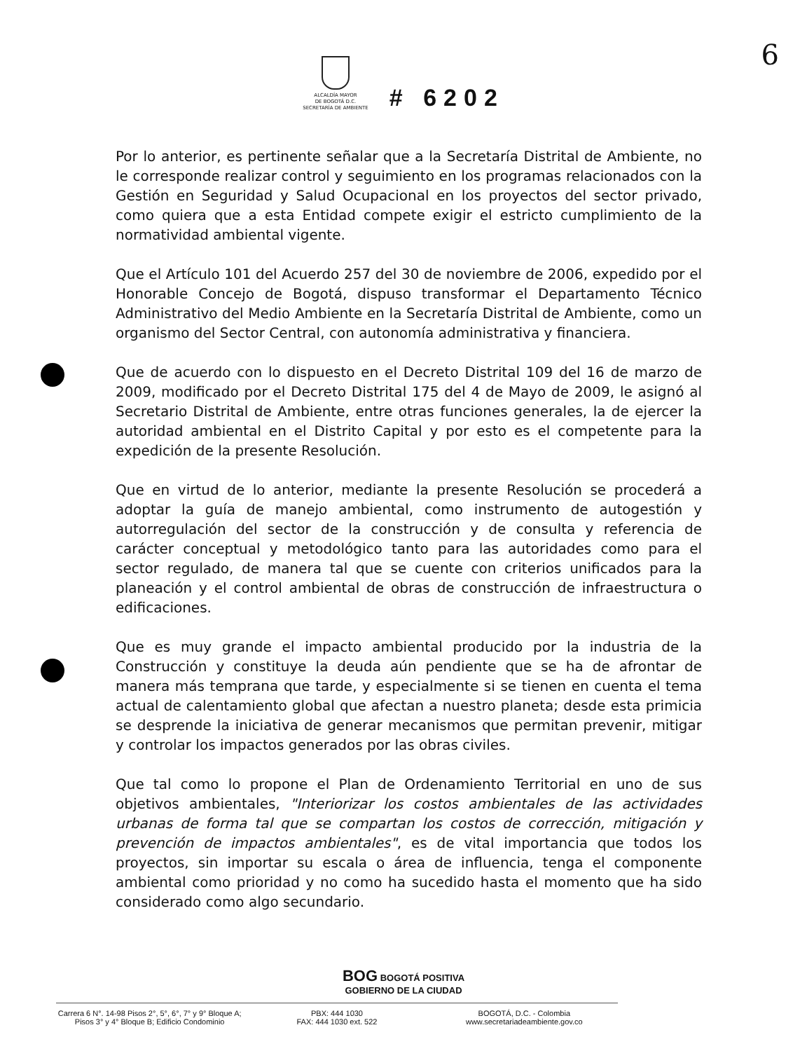6
ALCALDÍA MAYOR
DE BOGOTÁ D.C.
SECRETARÍA DE AMBIENTE
# 6202
Por lo anterior, es pertinente señalar que a la Secretaría Distrital de Ambiente, no le corresponde realizar control y seguimiento en los programas relacionados con la Gestión en Seguridad y Salud Ocupacional en los proyectos del sector privado, como quiera que a esta Entidad compete exigir el estricto cumplimiento de la normatividad ambiental vigente.
Que el Artículo 101 del Acuerdo 257 del 30 de noviembre de 2006, expedido por el Honorable Concejo de Bogotá, dispuso transformar el Departamento Técnico Administrativo del Medio Ambiente en la Secretaría Distrital de Ambiente, como un organismo del Sector Central, con autonomía administrativa y financiera.
Que de acuerdo con lo dispuesto en el Decreto Distrital 109 del 16 de marzo de 2009, modificado por el Decreto Distrital 175 del 4 de Mayo de 2009, le asignó al Secretario Distrital de Ambiente, entre otras funciones generales, la de ejercer la autoridad ambiental en el Distrito Capital y por esto es el competente para la expedición de la presente Resolución.
Que en virtud de lo anterior, mediante la presente Resolución se procederá a adoptar la guía de manejo ambiental, como instrumento de autogestión y autorregulación del sector de la construcción y de consulta y referencia de carácter conceptual y metodológico tanto para las autoridades como para el sector regulado, de manera tal que se cuente con criterios unificados para la planeación y el control ambiental de obras de construcción de infraestructura o edificaciones.
Que es muy grande el impacto ambiental producido por la industria de la Construcción y constituye la deuda aún pendiente que se ha de afrontar de manera más temprana que tarde, y especialmente si se tienen en cuenta el tema actual de calentamiento global que afectan a nuestro planeta; desde esta primicia se desprende la iniciativa de generar mecanismos que permitan prevenir, mitigar y controlar los impactos generados por las obras civiles.
Que tal como lo propone el Plan de Ordenamiento Territorial en uno de sus objetivos ambientales, "Interiorizar los costos ambientales de las actividades urbanas de forma tal que se compartan los costos de corrección, mitigación y prevención de impactos ambientales", es de vital importancia que todos los proyectos, sin importar su escala o área de influencia, tenga el componente ambiental como prioridad y no como ha sucedido hasta el momento que ha sido considerado como algo secundario.
BOG BOGOTÁ POSITIVA
GOBIERNO DE LA CIUDAD
Carrera 6 N°. 14-98 Pisos 2°, 5°, 6°, 7° y 9° Bloque A;
Pisos 3° y 4° Bloque B; Edificio Condominio
PBX: 444 1030
FAX: 444 1030 ext. 522
BOGOTÁ, D.C. - Colombia
www.secretariadeambiente.gov.co